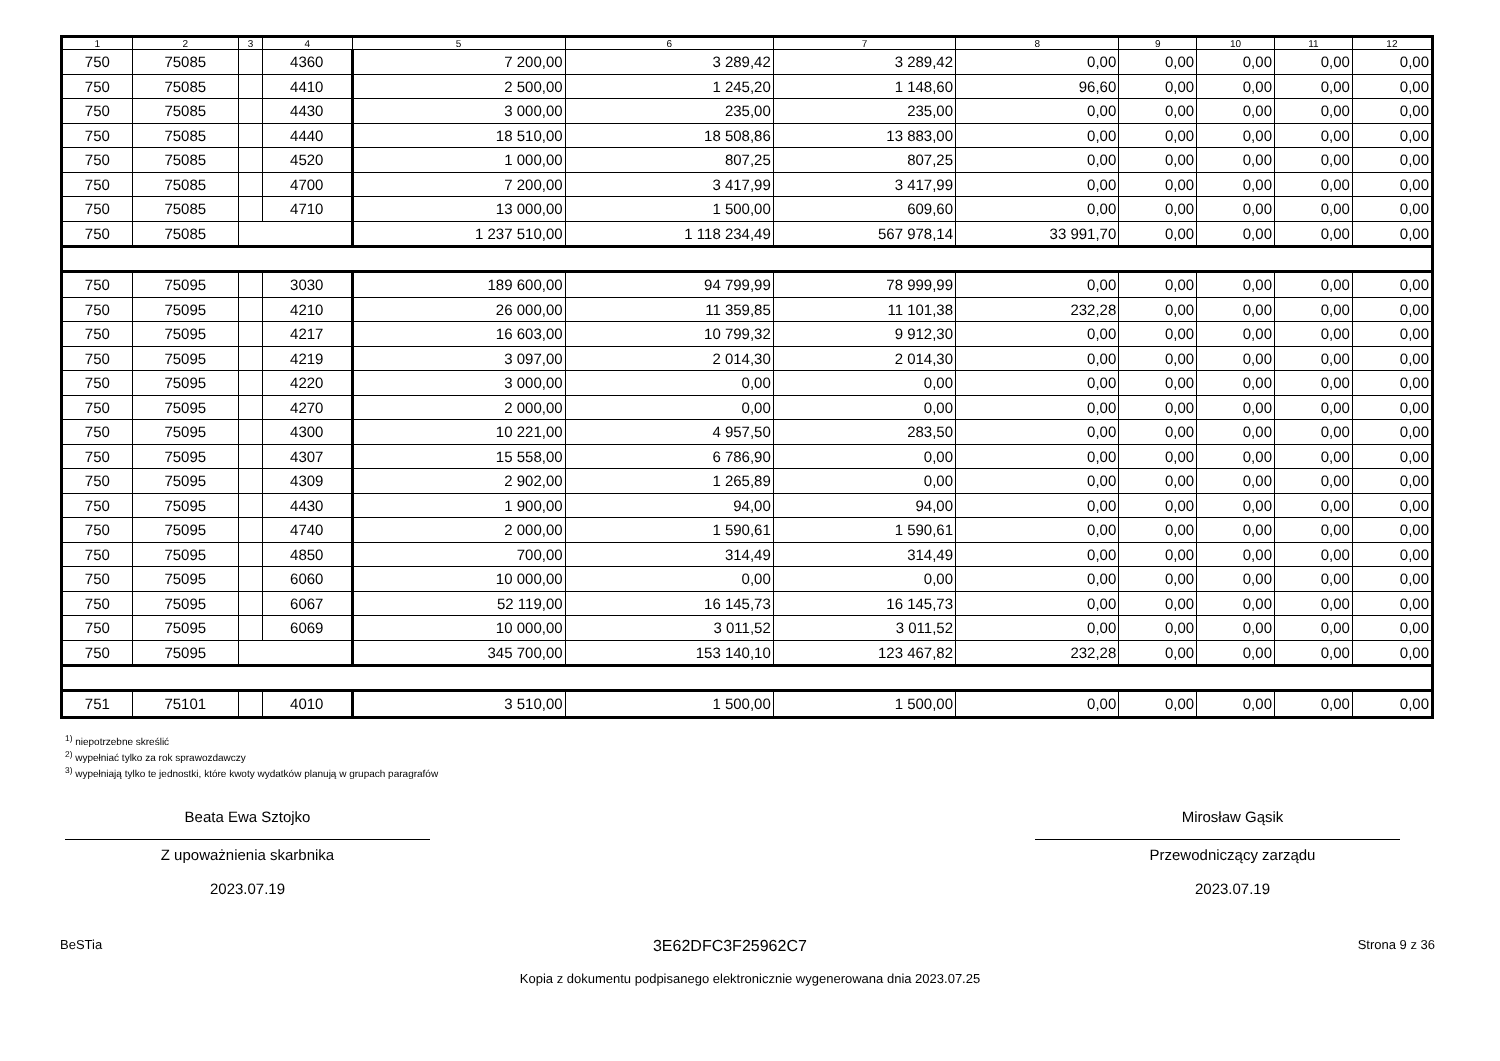| 1 | 2 | 3 | 4 | 5 | 6 | 7 | 8 | 9 | 10 | 11 | 12 |
| --- | --- | --- | --- | --- | --- | --- | --- | --- | --- | --- | --- |
| 750 | 75085 | | 4360 | 7 200,00 | 3 289,42 | 3 289,42 | 0,00 | 0,00 | 0,00 | 0,00 | 0,00 |
| 750 | 75085 | | 4410 | 2 500,00 | 1 245,20 | 1 148,60 | 96,60 | 0,00 | 0,00 | 0,00 | 0,00 |
| 750 | 75085 | | 4430 | 3 000,00 | 235,00 | 235,00 | 0,00 | 0,00 | 0,00 | 0,00 | 0,00 |
| 750 | 75085 | | 4440 | 18 510,00 | 18 508,86 | 13 883,00 | 0,00 | 0,00 | 0,00 | 0,00 | 0,00 |
| 750 | 75085 | | 4520 | 1 000,00 | 807,25 | 807,25 | 0,00 | 0,00 | 0,00 | 0,00 | 0,00 |
| 750 | 75085 | | 4700 | 7 200,00 | 3 417,99 | 3 417,99 | 0,00 | 0,00 | 0,00 | 0,00 | 0,00 |
| 750 | 75085 | | 4710 | 13 000,00 | 1 500,00 | 609,60 | 0,00 | 0,00 | 0,00 | 0,00 | 0,00 |
| 750 | 75085 | | | 1 237 510,00 | 1 118 234,49 | 567 978,14 | 33 991,70 | 0,00 | 0,00 | 0,00 | 0,00 |
| 750 | 75095 | | 3030 | 189 600,00 | 94 799,99 | 78 999,99 | 0,00 | 0,00 | 0,00 | 0,00 | 0,00 |
| 750 | 75095 | | 4210 | 26 000,00 | 11 359,85 | 11 101,38 | 232,28 | 0,00 | 0,00 | 0,00 | 0,00 |
| 750 | 75095 | | 4217 | 16 603,00 | 10 799,32 | 9 912,30 | 0,00 | 0,00 | 0,00 | 0,00 | 0,00 |
| 750 | 75095 | | 4219 | 3 097,00 | 2 014,30 | 2 014,30 | 0,00 | 0,00 | 0,00 | 0,00 | 0,00 |
| 750 | 75095 | | 4220 | 3 000,00 | 0,00 | 0,00 | 0,00 | 0,00 | 0,00 | 0,00 | 0,00 |
| 750 | 75095 | | 4270 | 2 000,00 | 0,00 | 0,00 | 0,00 | 0,00 | 0,00 | 0,00 | 0,00 |
| 750 | 75095 | | 4300 | 10 221,00 | 4 957,50 | 283,50 | 0,00 | 0,00 | 0,00 | 0,00 | 0,00 |
| 750 | 75095 | | 4307 | 15 558,00 | 6 786,90 | 0,00 | 0,00 | 0,00 | 0,00 | 0,00 | 0,00 |
| 750 | 75095 | | 4309 | 2 902,00 | 1 265,89 | 0,00 | 0,00 | 0,00 | 0,00 | 0,00 | 0,00 |
| 750 | 75095 | | 4430 | 1 900,00 | 94,00 | 94,00 | 0,00 | 0,00 | 0,00 | 0,00 | 0,00 |
| 750 | 75095 | | 4740 | 2 000,00 | 1 590,61 | 1 590,61 | 0,00 | 0,00 | 0,00 | 0,00 | 0,00 |
| 750 | 75095 | | 4850 | 700,00 | 314,49 | 314,49 | 0,00 | 0,00 | 0,00 | 0,00 | 0,00 |
| 750 | 75095 | | 6060 | 10 000,00 | 0,00 | 0,00 | 0,00 | 0,00 | 0,00 | 0,00 | 0,00 |
| 750 | 75095 | | 6067 | 52 119,00 | 16 145,73 | 16 145,73 | 0,00 | 0,00 | 0,00 | 0,00 | 0,00 |
| 750 | 75095 | | 6069 | 10 000,00 | 3 011,52 | 3 011,52 | 0,00 | 0,00 | 0,00 | 0,00 | 0,00 |
| 750 | 75095 | | | 345 700,00 | 153 140,10 | 123 467,82 | 232,28 | 0,00 | 0,00 | 0,00 | 0,00 |
| 751 | 75101 | | 4010 | 3 510,00 | 1 500,00 | 1 500,00 | 0,00 | 0,00 | 0,00 | 0,00 | 0,00 |
<sup>1)</sup> niepotrzebne skreślić
<sup>2)</sup> wypełniać tylko za rok sprawozdawczy
<sup>3)</sup> wypełniają tylko te jednostki, które kwoty wydatków planują w grupach paragrafów
Beata Ewa Sztojko
Z upoważnienia skarbnika
2023.07.19
Mirosław Gąsik
Przewodniczący zarządu
2023.07.19
BeSTia 3E62DFC3F25962C7 Strona 9 z 36
Kopia z dokumentu podpisanego elektronicznie wygenerowana dnia 2023.07.25